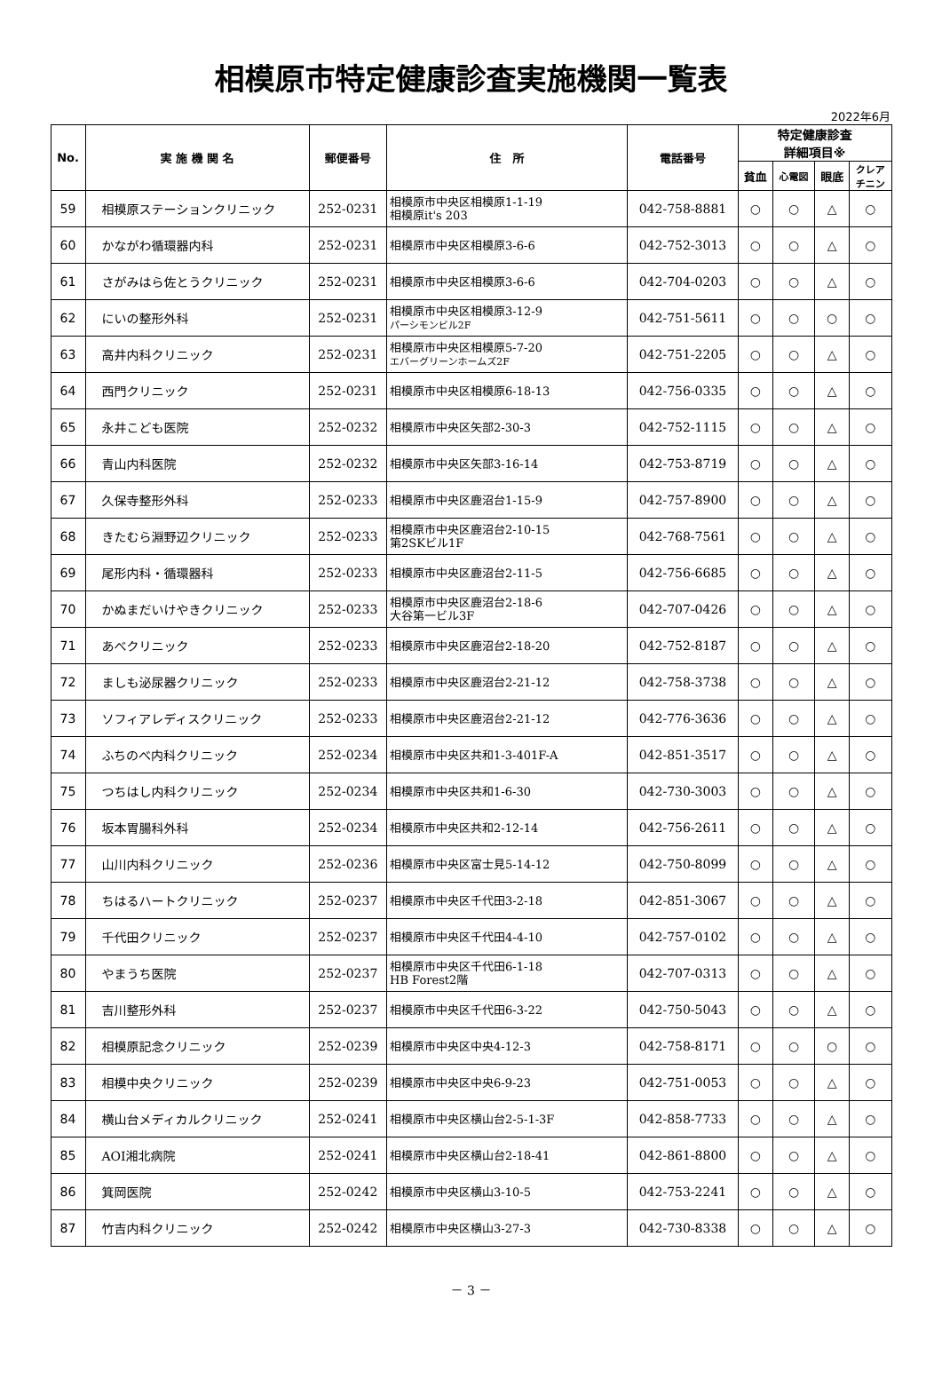相模原市特定健康診査実施機関一覧表
2022年6月
| No. | 実 施 機 関 名 | 郵便番号 | 住 所 | 電話番号 | 特定健康診査 詳細項目※ | | | |
| --- | --- | --- | --- | --- | --- | --- | --- | --- |
| | | | | | 貧血 | 心電図 | 眼底 | クレア チニン |
| 59 | 相模原ステーションクリニック | 252-0231 | 相模原市中央区相模原1-1-19 相模原it's 203 | 042-758-8881 | ○ | ○ | △ | ○ |
| 60 | かながわ循環器内科 | 252-0231 | 相模原市中央区相模原3-6-6 | 042-752-3013 | ○ | ○ | △ | ○ |
| 61 | さがみはら佐とうクリニック | 252-0231 | 相模原市中央区相模原3-6-6 | 042-704-0203 | ○ | ○ | △ | ○ |
| 62 | にいの整形外科 | 252-0231 | 相模原市中央区相模原3-12-9 パーシモンビル2F | 042-751-5611 | ○ | ○ | ○ | ○ |
| 63 | 高井内科クリニック | 252-0231 | 相模原市中央区相模原5-7-20 エバーグリーンホームズ2F | 042-751-2205 | ○ | ○ | △ | ○ |
| 64 | 西門クリニック | 252-0231 | 相模原市中央区相模原6-18-13 | 042-756-0335 | ○ | ○ | △ | ○ |
| 65 | 永井こども医院 | 252-0232 | 相模原市中央区矢部2-30-3 | 042-752-1115 | ○ | ○ | △ | ○ |
| 66 | 青山内科医院 | 252-0232 | 相模原市中央区矢部3-16-14 | 042-753-8719 | ○ | ○ | △ | ○ |
| 67 | 久保寺整形外科 | 252-0233 | 相模原市中央区鹿沼台1-15-9 | 042-757-8900 | ○ | ○ | △ | ○ |
| 68 | きたむら淵野辺クリニック | 252-0233 | 相模原市中央区鹿沼台2-10-15 第2SKビル1F | 042-768-7561 | ○ | ○ | △ | ○ |
| 69 | 尾形内科・循環器科 | 252-0233 | 相模原市中央区鹿沼台2-11-5 | 042-756-6685 | ○ | ○ | △ | ○ |
| 70 | かぬまだいけやきクリニック | 252-0233 | 相模原市中央区鹿沼台2-18-6 大谷第一ビル3F | 042-707-0426 | ○ | ○ | △ | ○ |
| 71 | あべクリニック | 252-0233 | 相模原市中央区鹿沼台2-18-20 | 042-752-8187 | ○ | ○ | △ | ○ |
| 72 | ましも泌尿器クリニック | 252-0233 | 相模原市中央区鹿沼台2-21-12 | 042-758-3738 | ○ | ○ | △ | ○ |
| 73 | ソフィアレディスクリニック | 252-0233 | 相模原市中央区鹿沼台2-21-12 | 042-776-3636 | ○ | ○ | △ | ○ |
| 74 | ふちのべ内科クリニック | 252-0234 | 相模原市中央区共和1-3-401F-A | 042-851-3517 | ○ | ○ | △ | ○ |
| 75 | つちはし内科クリニック | 252-0234 | 相模原市中央区共和1-6-30 | 042-730-3003 | ○ | ○ | △ | ○ |
| 76 | 坂本胃腸科外科 | 252-0234 | 相模原市中央区共和2-12-14 | 042-756-2611 | ○ | ○ | △ | ○ |
| 77 | 山川内科クリニック | 252-0236 | 相模原市中央区富士見5-14-12 | 042-750-8099 | ○ | ○ | △ | ○ |
| 78 | ちはるハートクリニック | 252-0237 | 相模原市中央区千代田3-2-18 | 042-851-3067 | ○ | ○ | △ | ○ |
| 79 | 千代田クリニック | 252-0237 | 相模原市中央区千代田4-4-10 | 042-757-0102 | ○ | ○ | △ | ○ |
| 80 | やまうち医院 | 252-0237 | 相模原市中央区千代田6-1-18 HB Forest2階 | 042-707-0313 | ○ | ○ | △ | ○ |
| 81 | 吉川整形外科 | 252-0237 | 相模原市中央区千代田6-3-22 | 042-750-5043 | ○ | ○ | △ | ○ |
| 82 | 相模原記念クリニック | 252-0239 | 相模原市中央区中央4-12-3 | 042-758-8171 | ○ | ○ | ○ | ○ |
| 83 | 相模中央クリニック | 252-0239 | 相模原市中央区中央6-9-23 | 042-751-0053 | ○ | ○ | △ | ○ |
| 84 | 横山台メディカルクリニック | 252-0241 | 相模原市中央区横山台2-5-1-3F | 042-858-7733 | ○ | ○ | △ | ○ |
| 85 | AOI湘北病院 | 252-0241 | 相模原市中央区横山台2-18-41 | 042-861-8800 | ○ | ○ | △ | ○ |
| 86 | 箕岡医院 | 252-0242 | 相模原市中央区横山3-10-5 | 042-753-2241 | ○ | ○ | △ | ○ |
| 87 | 竹吉内科クリニック | 252-0242 | 相模原市中央区横山3-27-3 | 042-730-8338 | ○ | ○ | △ | ○ |
－ 3 －